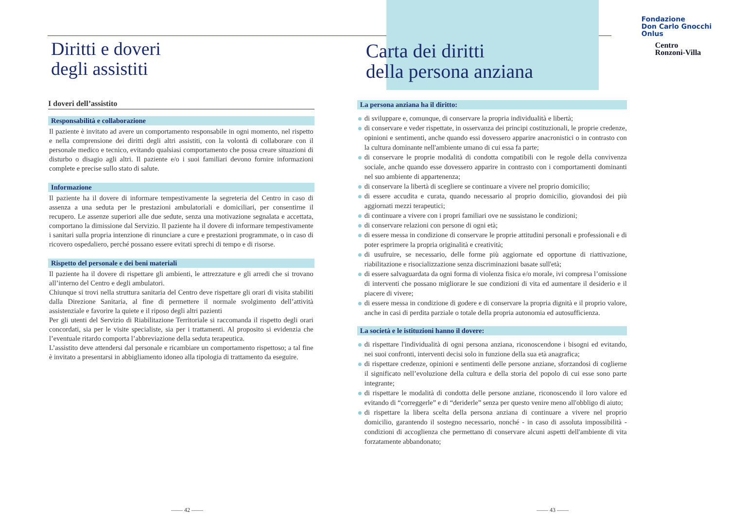Diritti e doveri
degli assistiti
I doveri dell’assistito
Responsabilità e collaborazione
Il paziente è invitato ad avere un comportamento responsabile in ogni momento, nel rispetto e nella comprensione dei diritti degli altri assistiti, con la volontà di collaborare con il personale medico e tecnico, evitando qualsiasi comportamento che possa creare situazioni di disturbo o disagio agli altri. Il paziente e/o i suoi familiari devono fornire informazioni complete e precise sullo stato di salute.
Informazione
Il paziente ha il dovere di informare tempestivamente la segreteria del Centro in caso di assenza a una seduta per le prestazioni ambulatoriali e domiciliari, per consentirne il recupero. Le assenze superiori alle due sedute, senza una motivazione segnalata e accettata, comportano la dimissione dal Servizio. Il paziente ha il dovere di informare tempestivamente i sanitari sulla propria intenzione di rinunciare a cure e prestazioni programmate, o in caso di ricovero ospedaliero, perché possano essere evitati sprechi di tempo e di risorse.
Rispetto del personale e dei beni materiali
Il paziente ha il dovere di rispettare gli ambienti, le attrezzature e gli arredi che si trovano all’interno del Centro e degli ambulatori.
Chiunque si trovi nella struttura sanitaria del Centro deve rispettare gli orari di visita stabiliti dalla Direzione Sanitaria, al fine di permettere il normale svolgimento dell’attività assistenziale e favorire la quiete e il riposo degli altri pazienti
Per gli utenti del Servizio di Riabilitazione Territoriale si raccomanda il rispetto degli orari concordati, sia per le visite specialiste, sia per i trattamenti. Al proposito si evidenzia che l’eventuale ritardo comporta l’abbreviazione della seduta terapeutica.
L’assistito deve attendersi dal personale e ricambiare un comportamento rispettoso; a tal fine è invitato a presentarsi in abbigliamento idoneo alla tipologia di trattamento da eseguire.
Carta dei diritti
della persona anziana
La persona anziana ha il diritto:
di sviluppare e, comunque, di conservare la propria individualità e libertà;
di conservare e veder rispettate, in osservanza dei principi costituzionali, le proprie credenze, opinioni e sentimenti, anche quando essi dovessero apparire anacronistici o in contrasto con la cultura dominante nell'ambiente umano di cui essa fa parte;
di conservare le proprie modalità di condotta compatibili con le regole della convivenza sociale, anche quando esse dovessero apparire in contrasto con i comportamenti dominanti nel suo ambiente di appartenenza;
di conservare la libertà di scegliere se continuare a vivere nel proprio domicilio;
di essere accudita e curata, quando necessario al proprio domicilio, giovandosi dei più aggiornati mezzi terapeutici;
di continuare a vivere con i propri familiari ove ne sussistano le condizioni;
di conservare relazioni con persone di ogni età;
di essere messa in condizione di conservare le proprie attitudini personali e professionali e di poter esprimere la propria originalità e creatività;
di usufruire, se necessario, delle forme più aggiornate ed opportune di riattivazione, riabilitazione e risocializzazione senza discriminazioni basate sull'età;
di essere salvaguardata da ogni forma di violenza fisica e/o morale, ivi compresa l’omissione di interventi che possano migliorare le sue condizioni di vita ed aumentare il desiderio e il piacere di vivere;
di essere messa in condizione di godere e di conservare la propria dignità e il proprio valore, anche in casi di perdita parziale o totale della propria autonomia ed autosufficienza.
La società e le istituzioni hanno il dovere:
di rispettare l'individualità di ogni persona anziana, riconoscendone i bisogni ed evitando, nei suoi confronti, interventi decisi solo in funzione della sua età anagrafica;
di rispettare credenze, opinioni e sentimenti delle persone anziane, sforzandosi di coglierne il significato nell’evoluzione della cultura e della storia del popolo di cui esse sono parte integrante;
di rispettare le modalità di condotta delle persone anziane, riconoscendo il loro valore ed evitando di “correggerle” e di “deriderle” senza per questo venire meno all'obbligo di aiuto;
di rispettare la libera scelta della persona anziana di continuare a vivere nel proprio domicilio, garantendo il sostegno necessario, nonché - in caso di assoluta impossibilità - condizioni di accoglienza che permettano di conservare alcuni aspetti dell'ambiente di vita forzatamente abbandonato;
Fondazione
Don Carlo Gnocchi
Onlus
Centro
Ronzoni-Villa
—— 42 —— —— 43 ——